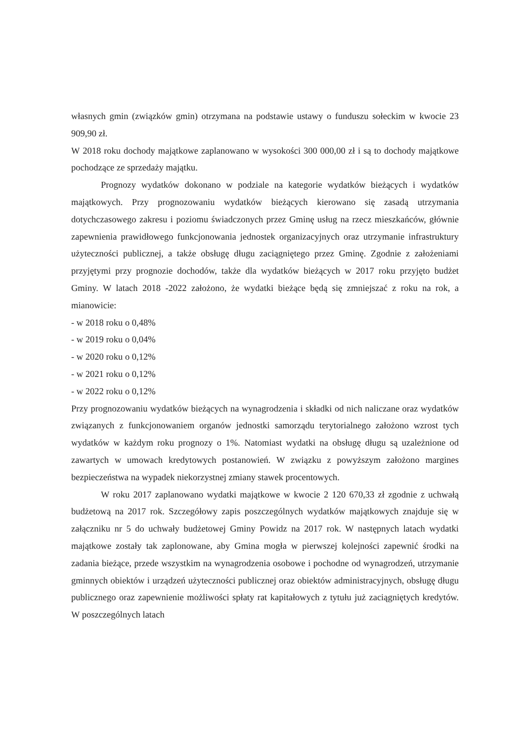własnych gmin (związków gmin) otrzymana na podstawie ustawy o funduszu sołeckim w kwocie 23 909,90 zł.
W 2018 roku dochody majątkowe zaplanowano w wysokości 300 000,00 zł i są to dochody majątkowe pochodzące ze sprzedaży majątku.
Prognozy wydatków dokonano w podziale na kategorie wydatków bieżących i wydatków majątkowych. Przy prognozowaniu wydatków bieżących kierowano się zasadą utrzymania dotychczasowego zakresu i poziomu świadczonych przez Gminę usług na rzecz mieszkańców, głównie zapewnienia prawidłowego funkcjonowania jednostek organizacyjnych oraz utrzymanie infrastruktury użyteczności publicznej, a także obsługę długu zaciągniętego przez Gminę. Zgodnie z założeniami przyjętymi przy prognozie dochodów, także dla wydatków bieżących w 2017 roku przyjęto budżet Gminy. W latach 2018 -2022 założono, że wydatki bieżące będą się zmniejszać z roku na rok, a mianowicie:
- w 2018 roku o 0,48%
- w 2019 roku o 0,04%
- w 2020 roku o 0,12%
- w 2021 roku o 0,12%
- w 2022 roku o 0,12%
Przy prognozowaniu wydatków bieżących na wynagrodzenia i składki od nich naliczane oraz wydatków związanych z funkcjonowaniem organów jednostki samorządu terytorialnego założono wzrost tych wydatków w każdym roku prognozy o 1%. Natomiast wydatki na obsługę długu są uzależnione od zawartych w umowach kredytowych postanowień. W związku z powyższym założono margines bezpieczeństwa na wypadek niekorzystnej zmiany stawek procentowych.
W roku 2017 zaplanowano wydatki majątkowe w kwocie 2 120 670,33 zł zgodnie z uchwałą budżetową na 2017 rok. Szczegółowy zapis poszczególnych wydatków majątkowych znajduje się w załączniku nr 5 do uchwały budżetowej Gminy Powidz na 2017 rok. W następnych latach wydatki majątkowe zostały tak zaplonowane, aby Gmina mogła w pierwszej kolejności zapewnić środki na zadania bieżące, przede wszystkim na wynagrodzenia osobowe i pochodne od wynagrodzeń, utrzymanie gminnych obiektów i urządzeń użyteczności publicznej oraz obiektów administracyjnych, obsługę długu publicznego oraz zapewnienie możliwości spłaty rat kapitałowych z tytułu już zaciągniętych kredytów. W poszczególnych latach